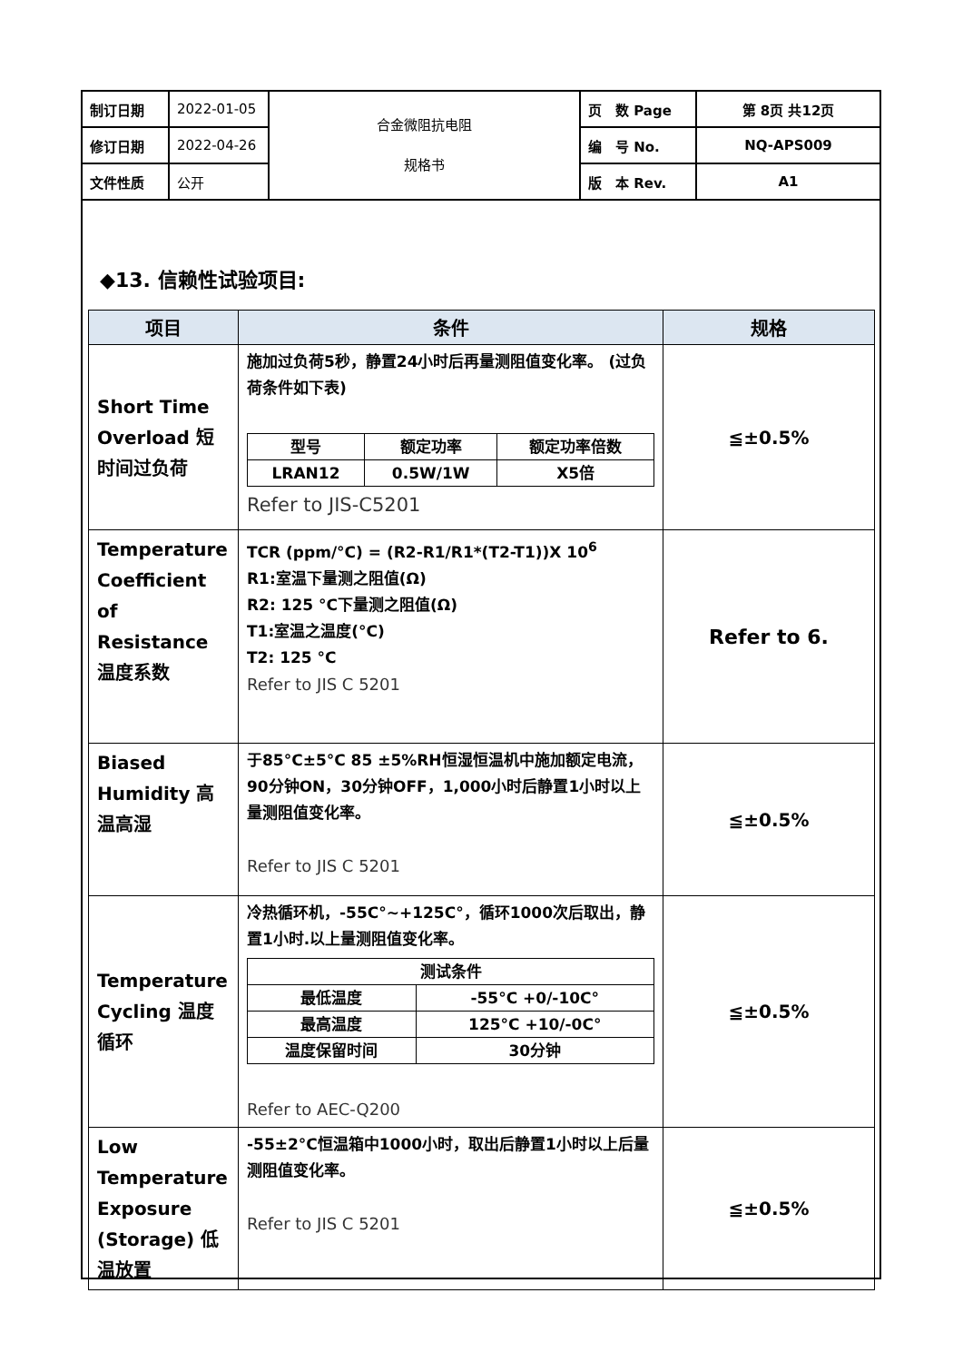| 制订日期 | 2022-01-05 | 合金微阻抗电阻 规格书 | 页 数 Page | 第 8页 共12页 |
| 修订日期 | 2022-04-26 | | 编 号 No. | NQ-APS009 |
| 文件性质 | 公开 | | 版 本 Rev. | A1 |
◆13. 信赖性试验项目:
| 项目 | 条件 | 规格 |
| --- | --- | --- |
| Short Time Overload 短时间过负荷 | 施加过负荷5秒，静置24小时后再量测阻值变化率。 (过负荷条件如下表) / 型号 / 额定功率 / 额定功率倍数 / / LRAN12 / 0.5W/1W / X5倍 / Refer to JIS-C5201 | ≦±0.5% |
| Temperature Coefficient of Resistance 温度系数 | TCR (ppm/°C) = (R2-R1/R1*(T2-T1))X 10<sup>6</sup> R1:室温下量测之阻值(Ω) R2: 125 °C下量测之阻值(Ω) T1:室温之温度(°C) T2: 125 °C Refer to JIS C 5201 | Refer to 6. |
| Biased Humidity 高温高湿 | 于85°C±5°C 85 ±5%RH恒湿恒温机中施加额定电流，90分钟ON，30分钟OFF，1,000小时后静置1小时以上量测阻值变化率。 Refer to JIS C 5201 | ≦±0.5% |
| Temperature Cycling 温度循环 | 冷热循环机，-55C°~+125C°，循环1000次后取出，静置1小时.以上量测阻值变化率。 / 测试条件 / / / 最低温度 / -55°C +0/-10C° / / 最高温度 / 125°C +10/-0C° / / 温度保留时间 / 30分钟 / Refer to AEC-Q200 | ≦±0.5% |
| Low Temperature Exposure (Storage) 低温放置 | -55±2°C恒温箱中1000小时，取出后静置1小时以上后量测阻值变化率。 Refer to JIS C 5201 | ≦±0.5% |